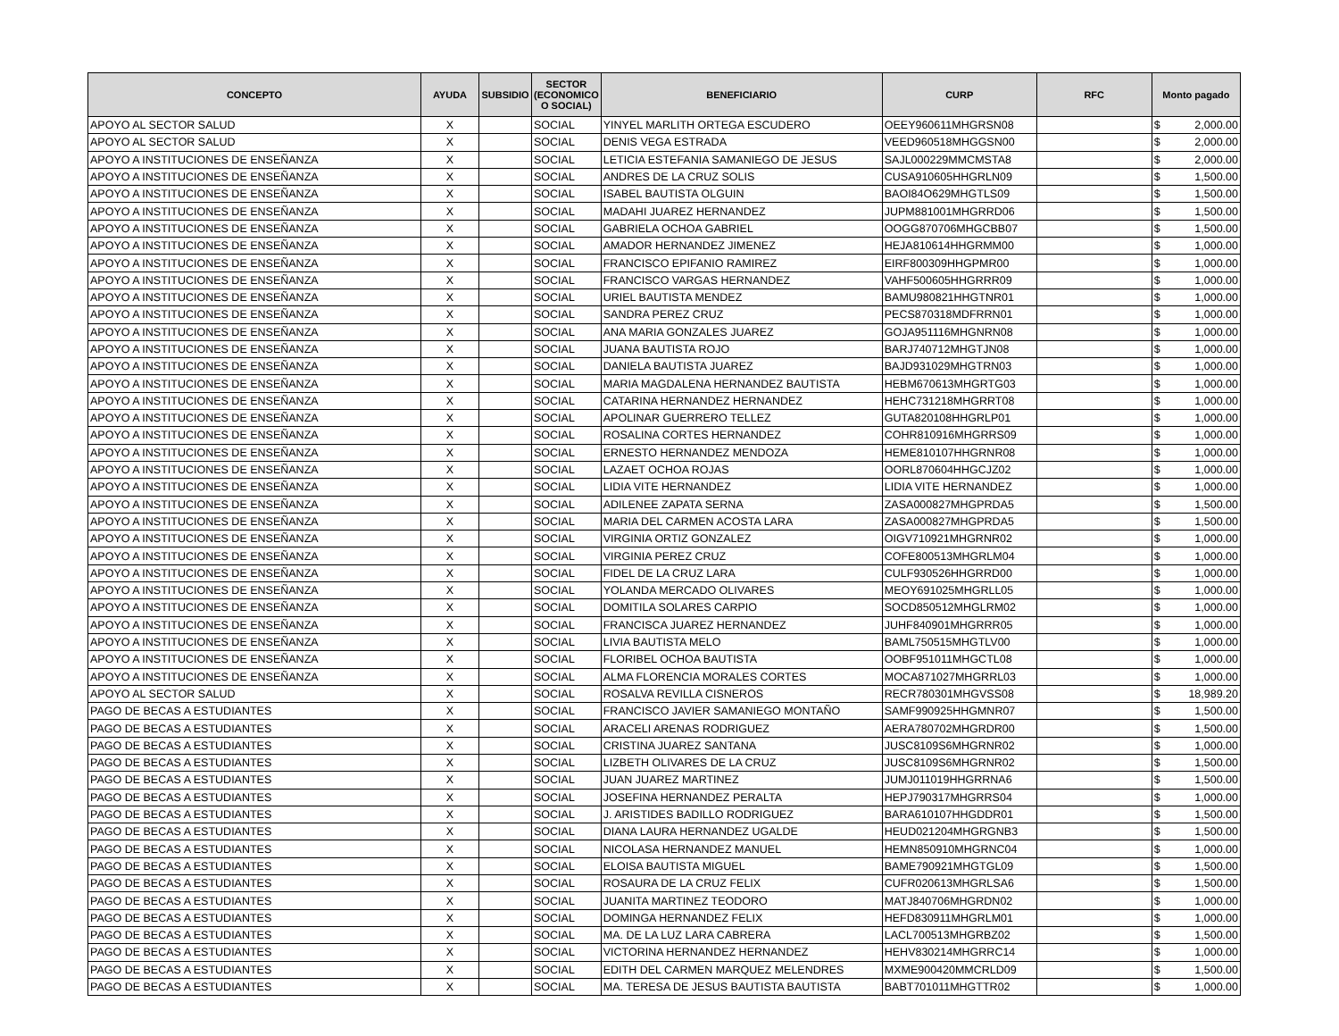| CONCEPTO | AYUDA | SUBSIDIO | SECTOR (ECONOMICO O SOCIAL) | BENEFICIARIO | CURP | RFC | Monto pagado |
| --- | --- | --- | --- | --- | --- | --- | --- |
| APOYO AL SECTOR SALUD | X | | SOCIAL | YINYEL MARLITH ORTEGA ESCUDERO | OEEY960611MHGRSN08 | | $ 2,000.00 |
| APOYO AL SECTOR SALUD | X | | SOCIAL | DENIS VEGA ESTRADA | VEED960518MHGGSN00 | | $ 2,000.00 |
| APOYO A INSTITUCIONES DE ENSEÑANZA | X | | SOCIAL | LETICIA ESTEFANIA SAMANIEGO DE JESUS | SAJL000229MMCMSTA8 | | $ 2,000.00 |
| APOYO A INSTITUCIONES DE ENSEÑANZA | X | | SOCIAL | ANDRES DE LA CRUZ SOLIS | CUSA910605HHGRLN09 | | $ 1,500.00 |
| APOYO A INSTITUCIONES DE ENSEÑANZA | X | | SOCIAL | ISABEL BAUTISTA OLGUIN | BAOI84O629MHGTLS09 | | $ 1,500.00 |
| APOYO A INSTITUCIONES DE ENSEÑANZA | X | | SOCIAL | MADAHI JUAREZ HERNANDEZ | JUPM881001MHGRRD06 | | $ 1,500.00 |
| APOYO A INSTITUCIONES DE ENSEÑANZA | X | | SOCIAL | GABRIELA OCHOA GABRIEL | OOGG870706MHGCBB07 | | $ 1,500.00 |
| APOYO A INSTITUCIONES DE ENSEÑANZA | X | | SOCIAL | AMADOR HERNANDEZ JIMENEZ | HEJA810614HHGRMM00 | | $ 1,000.00 |
| APOYO A INSTITUCIONES DE ENSEÑANZA | X | | SOCIAL | FRANCISCO EPIFANIO RAMIREZ | EIRF800309HHGPMR00 | | $ 1,000.00 |
| APOYO A INSTITUCIONES DE ENSEÑANZA | X | | SOCIAL | FRANCISCO VARGAS HERNANDEZ | VAHF500605HHGRRR09 | | $ 1,000.00 |
| APOYO A INSTITUCIONES DE ENSEÑANZA | X | | SOCIAL | URIEL BAUTISTA MENDEZ | BAMU980821HHGTNR01 | | $ 1,000.00 |
| APOYO A INSTITUCIONES DE ENSEÑANZA | X | | SOCIAL | SANDRA PEREZ CRUZ | PECS870318MDFRRN01 | | $ 1,000.00 |
| APOYO A INSTITUCIONES DE ENSEÑANZA | X | | SOCIAL | ANA MARIA GONZALES JUAREZ | GOJA951116MHGNRN08 | | $ 1,000.00 |
| APOYO A INSTITUCIONES DE ENSEÑANZA | X | | SOCIAL | JUANA BAUTISTA ROJO | BARJ740712MHGTJN08 | | $ 1,000.00 |
| APOYO A INSTITUCIONES DE ENSEÑANZA | X | | SOCIAL | DANIELA BAUTISTA JUAREZ | BAJD931029MHGTRN03 | | $ 1,000.00 |
| APOYO A INSTITUCIONES DE ENSEÑANZA | X | | SOCIAL | MARIA MAGDALENA HERNANDEZ BAUTISTA | HEBM670613MHGRTG03 | | $ 1,000.00 |
| APOYO A INSTITUCIONES DE ENSEÑANZA | X | | SOCIAL | CATARINA HERNANDEZ HERNANDEZ | HEHC731218MHGRRT08 | | $ 1,000.00 |
| APOYO A INSTITUCIONES DE ENSEÑANZA | X | | SOCIAL | APOLINAR GUERRERO TELLEZ | GUTA820108HHGRLP01 | | $ 1,000.00 |
| APOYO A INSTITUCIONES DE ENSEÑANZA | X | | SOCIAL | ROSALINA CORTES HERNANDEZ | COHR810916MHGRRS09 | | $ 1,000.00 |
| APOYO A INSTITUCIONES DE ENSEÑANZA | X | | SOCIAL | ERNESTO HERNANDEZ MENDOZA | HEME810107HHGRNR08 | | $ 1,000.00 |
| APOYO A INSTITUCIONES DE ENSEÑANZA | X | | SOCIAL | LAZAET OCHOA ROJAS | OORL870604HHGCJZ02 | | $ 1,000.00 |
| APOYO A INSTITUCIONES DE ENSEÑANZA | X | | SOCIAL | LIDIA VITE HERNANDEZ | LIDIA VITE HERNANDEZ | | $ 1,000.00 |
| APOYO A INSTITUCIONES DE ENSEÑANZA | X | | SOCIAL | ADILENEE ZAPATA SERNA | ZASA000827MHGPRDA5 | | $ 1,500.00 |
| APOYO A INSTITUCIONES DE ENSEÑANZA | X | | SOCIAL | MARIA DEL CARMEN ACOSTA LARA | ZASA000827MHGPRDA5 | | $ 1,500.00 |
| APOYO A INSTITUCIONES DE ENSEÑANZA | X | | SOCIAL | VIRGINIA ORTIZ GONZALEZ | OIGV710921MHGRNR02 | | $ 1,000.00 |
| APOYO A INSTITUCIONES DE ENSEÑANZA | X | | SOCIAL | VIRGINIA PEREZ CRUZ | COFE800513MHGRLM04 | | $ 1,000.00 |
| APOYO A INSTITUCIONES DE ENSEÑANZA | X | | SOCIAL | FIDEL DE LA CRUZ LARA | CULF930526HHGRRD00 | | $ 1,000.00 |
| APOYO A INSTITUCIONES DE ENSEÑANZA | X | | SOCIAL | YOLANDA MERCADO OLIVARES | MEOY691025MHGRLL05 | | $ 1,000.00 |
| APOYO A INSTITUCIONES DE ENSEÑANZA | X | | SOCIAL | DOMITILA SOLARES CARPIO | SOCD850512MHGLRM02 | | $ 1,000.00 |
| APOYO A INSTITUCIONES DE ENSEÑANZA | X | | SOCIAL | FRANCISCA JUAREZ HERNANDEZ | JUHF840901MHGRRR05 | | $ 1,000.00 |
| APOYO A INSTITUCIONES DE ENSEÑANZA | X | | SOCIAL | LIVIA BAUTISTA MELO | BAML750515MHGTLV00 | | $ 1,000.00 |
| APOYO A INSTITUCIONES DE ENSEÑANZA | X | | SOCIAL | FLORIBEL OCHOA BAUTISTA | OOBF951011MHGCTL08 | | $ 1,000.00 |
| APOYO A INSTITUCIONES DE ENSEÑANZA | X | | SOCIAL | ALMA FLORENCIA MORALES CORTES | MOCA871027MHGRRL03 | | $ 1,000.00 |
| APOYO AL SECTOR SALUD | X | | SOCIAL | ROSALVA REVILLA CISNEROS | RECR780301MHGVSS08 | | $ 18,989.20 |
| PAGO DE BECAS A ESTUDIANTES | X | | SOCIAL | FRANCISCO JAVIER SAMANIEGO MONTAÑO | SAMF990925HHGMNR07 | | $ 1,500.00 |
| PAGO DE BECAS A ESTUDIANTES | X | | SOCIAL | ARACELI ARENAS RODRIGUEZ | AERA780702MHGRDR00 | | $ 1,500.00 |
| PAGO DE BECAS A ESTUDIANTES | X | | SOCIAL | CRISTINA JUAREZ SANTANA | JUSC8109S6MHGRNR02 | | $ 1,000.00 |
| PAGO DE BECAS A ESTUDIANTES | X | | SOCIAL | LIZBETH OLIVARES DE LA CRUZ | JUSC8109S6MHGRNR02 | | $ 1,500.00 |
| PAGO DE BECAS A ESTUDIANTES | X | | SOCIAL | JUAN JUAREZ MARTINEZ | JUMJ011019HHGRRNA6 | | $ 1,500.00 |
| PAGO DE BECAS A ESTUDIANTES | X | | SOCIAL | JOSEFINA HERNANDEZ PERALTA | HEPJ790317MHGRRS04 | | $ 1,000.00 |
| PAGO DE BECAS A ESTUDIANTES | X | | SOCIAL | J. ARISTIDES BADILLO RODRIGUEZ | BARA610107HHGDDR01 | | $ 1,500.00 |
| PAGO DE BECAS A ESTUDIANTES | X | | SOCIAL | DIANA LAURA HERNANDEZ UGALDE | HEUD021204MHGRGNB3 | | $ 1,500.00 |
| PAGO DE BECAS A ESTUDIANTES | X | | SOCIAL | NICOLASA HERNANDEZ MANUEL | HEMN850910MHGRNC04 | | $ 1,000.00 |
| PAGO DE BECAS A ESTUDIANTES | X | | SOCIAL | ELOISA BAUTISTA MIGUEL | BAME790921MHGTGL09 | | $ 1,500.00 |
| PAGO DE BECAS A ESTUDIANTES | X | | SOCIAL | ROSAURA DE LA CRUZ FELIX | CUFR020613MHGRLSA6 | | $ 1,500.00 |
| PAGO DE BECAS A ESTUDIANTES | X | | SOCIAL | JUANITA MARTINEZ TEODORO | MATJ840706MHGRDN02 | | $ 1,000.00 |
| PAGO DE BECAS A ESTUDIANTES | X | | SOCIAL | DOMINGA HERNANDEZ FELIX | HEFD830911MHGRLM01 | | $ 1,000.00 |
| PAGO DE BECAS A ESTUDIANTES | X | | SOCIAL | MA. DE LA LUZ LARA CABRERA | LACL700513MHGRBZ02 | | $ 1,500.00 |
| PAGO DE BECAS A ESTUDIANTES | X | | SOCIAL | VICTORINA HERNANDEZ HERNANDEZ | HEHV830214MHGRRC14 | | $ 1,000.00 |
| PAGO DE BECAS A ESTUDIANTES | X | | SOCIAL | EDITH DEL CARMEN MARQUEZ MELENDRES | MXME900420MMCRLD09 | | $ 1,500.00 |
| PAGO DE BECAS A ESTUDIANTES | X | | SOCIAL | MA. TERESA DE JESUS BAUTISTA BAUTISTA | BABT701011MHGTTR02 | | $ 1,000.00 |